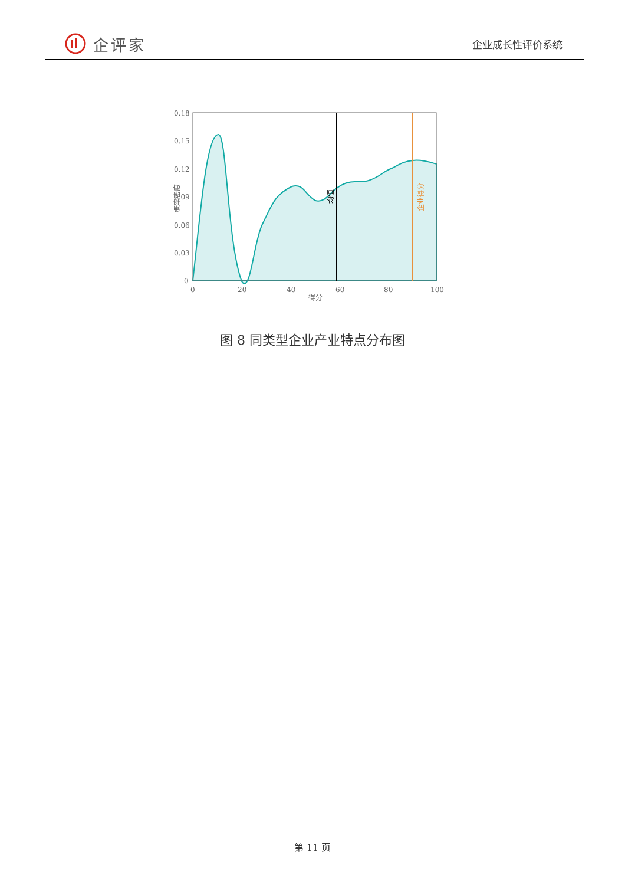企评家
企业成长性评价系统
0.18
0.15
0.12
0.09
0.06
0.03
0
0
20
40
60
80
100
得分
概率密度
均值
企业得分
图 8 同类型企业产业特点分布图
第 11 页